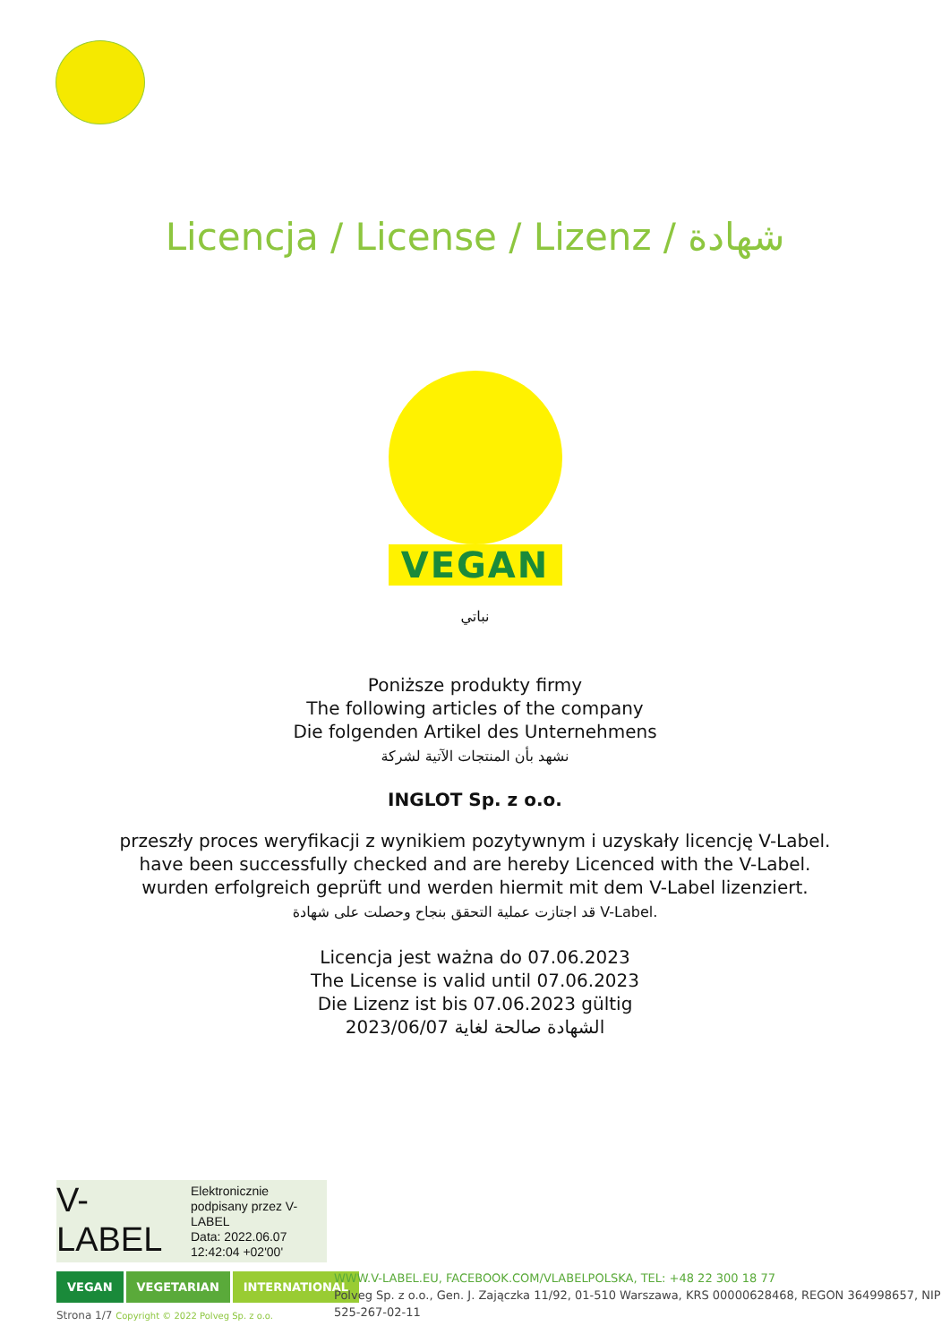Licencja / License / Lizenz / شهادة
VEGAN
نباتي
Poniższe produkty firmy
The following articles of the company
Die folgenden Artikel des Unternehmens
نشهد بأن المنتجات الآتية لشركة
INGLOT Sp. z o.o.
przeszły proces weryfikacji z wynikiem pozytywnym i uzyskały licencję V-Label.
have been successfully checked and are hereby Licenced with the V-Label.
wurden erfolgreich geprüft und werden hiermit mit dem V-Label lizenziert.
قد اجتازت عملية التحقق بنجاح وحصلت على شهادة V-Label.
Licencja jest ważna do 07.06.2023
The License is valid until 07.06.2023
Die Lizenz ist bis 07.06.2023 gültig
الشهادة صالحة لغاية 2023/06/07
V-
LABEL
Elektronicznie
podpisany przez V-
LABEL
Data: 2022.06.07
12:42:04 +02'00'
VEGAN VEGETARIAN INTERNATIONAL
WWW.V-LABEL.EU, FACEBOOK.COM/VLABELPOLSKA, TEL: +48 22 300 18 77
Polveg Sp. z o.o., Gen. J. Zajączka 11/92, 01-510 Warszawa, KRS 00000628468, REGON 364998657, NIP 525-267-02-11
Strona 1/7 Copyright © 2022 Polveg Sp. z o.o.